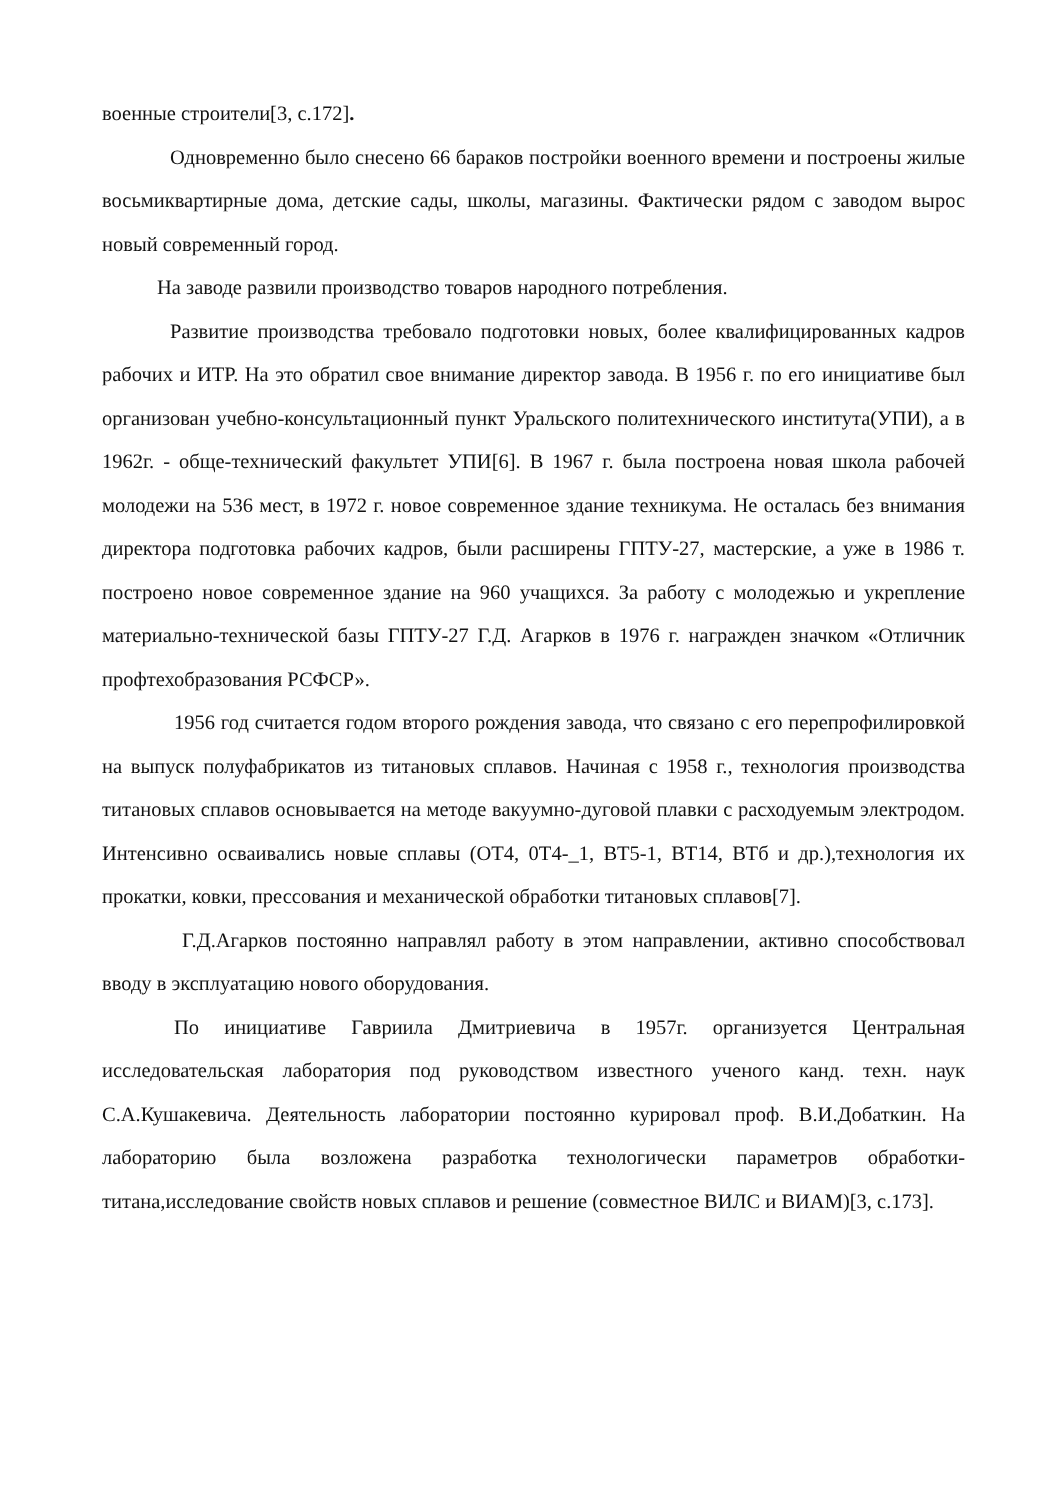военные строители[3, с.172].
Одновременно было снесено 66 бараков постройки военного времени и построены жилые восьмиквартирные дома, детские сады, школы, магазины. Фактически рядом с заводом вырос новый современный город.
На заводе развили производство товаров народного потребления.
Развитие производства требовало подготовки новых, более квалифицированных кадров рабочих и ИТР. На это обратил свое внимание директор завода. В 1956 г. по его инициативе был организован учебно-консультационный пункт Уральского политехнического института(УПИ), а в 1962г. - обще-технический факультет УПИ[6]. В 1967 г. была построена новая школа рабочей молодежи на 536 мест, в 1972 г. новое современное здание техникума. Не осталась без внимания директора подготовка рабочих кадров, были расширены ГПТУ-27, мастерские, а уже в 1986 т. построено новое современное здание на 960 учащихся. За работу с молодежью и укрепление материально-технической базы ГПТУ-27 Г.Д. Агарков в 1976 г. награжден значком «Отличник профтехобразования РСФСР».
1956 год считается годом второго рождения завода, что связано с его перепрофилировкой на выпуск полуфабрикатов из титановых сплавов. Начиная с 1958 г., технология производства титановых сплавов основывается на методе вакуумно-дуговой плавки с расходуемым электродом. Интенсивно осваивались новые сплавы (ОТ4, 0Т4-_1, ВТ5-1, ВТ14, ВТб и др.),технология их прокатки, ковки, прессования и механической обработки титановых сплавов[7].
Г.Д.Агарков постоянно направлял работу в этом направлении, активно способствовал вводу в эксплуатацию нового оборудования.
По инициативе Гавриила Дмитриевича в 1957г. организуется Центральная исследовательская лаборатория под руководством известного ученого канд. техн. наук С.А.Кушакевича. Деятельность лаборатории постоянно курировал проф. В.И.Добаткин. На лабораторию была возложена разработка технологически параметров обработки-титана,исследование свойств новых сплавов и решение (совместное ВИЛС и ВИАМ)[3, с.173].